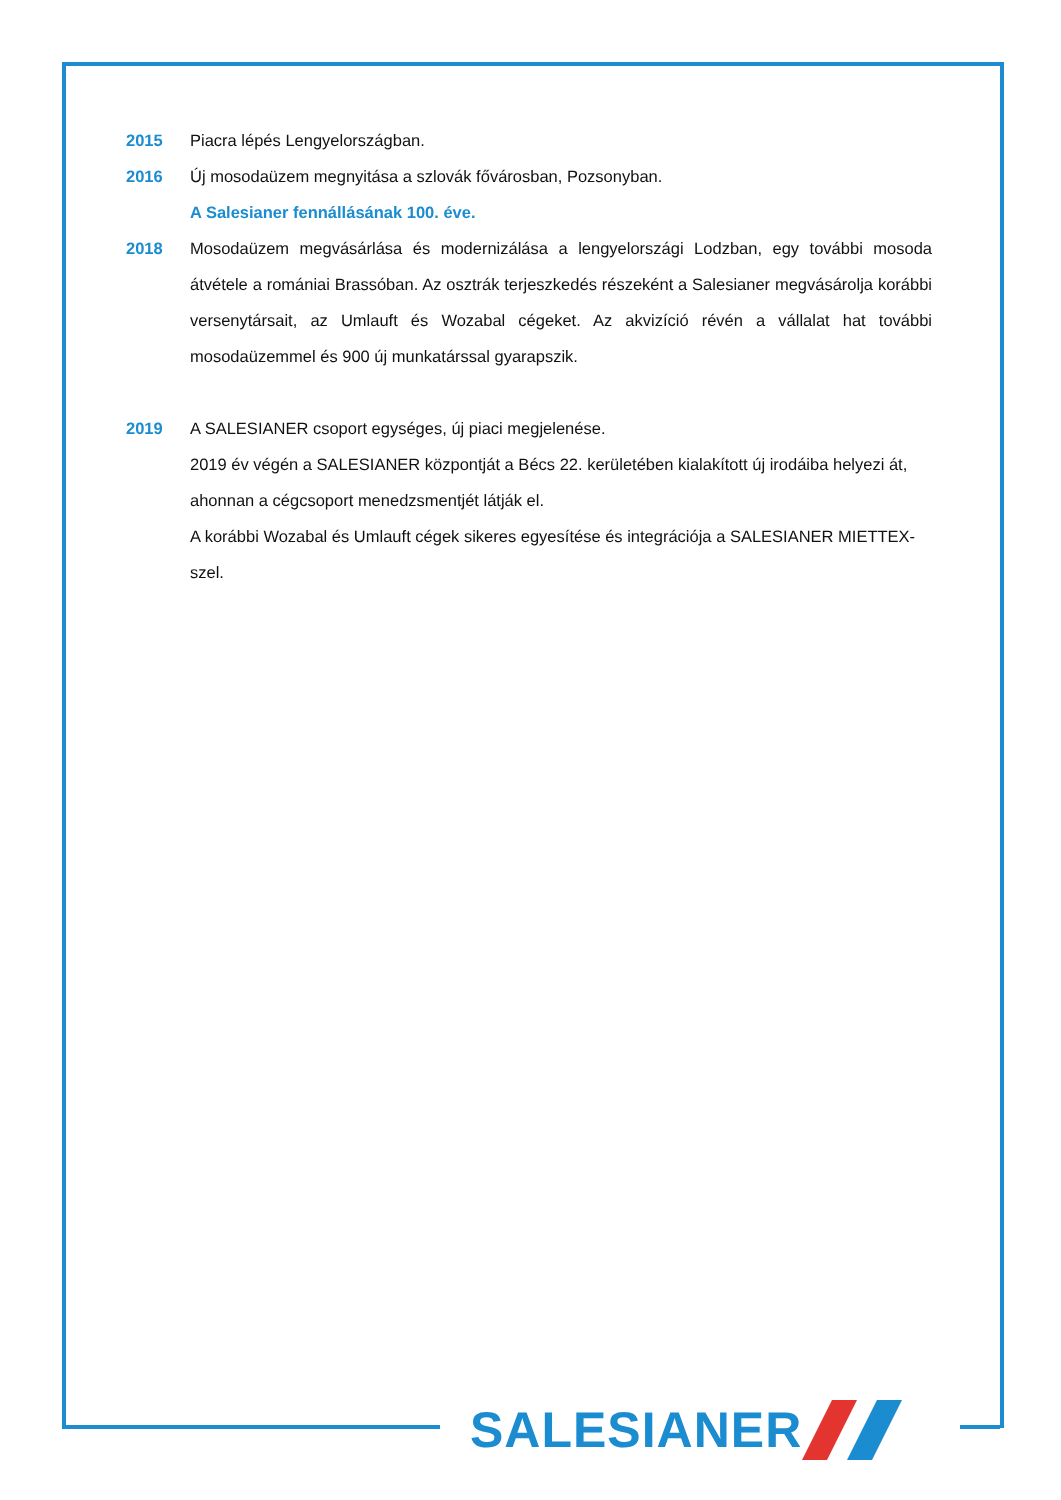2015 Piacra lépés Lengyelországban.
2016 Új mosodaüzem megnyitása a szlovák fővárosban, Pozsonyban.
A Salesianer fennállásának 100. éve.
2018 Mosodaüzem megvásárlása és modernizálása a lengyelországi Lodzban, egy további mosoda átvétele a romániai Brassóban. Az osztrák terjeszkedés részeként a Salesianer megvásárolja korábbi versenytársait, az Umlauft és Wozabal cégeket. Az akvizíció révén a vállalat hat további mosodaüzemmel és 900 új munkatárssal gyarapszik.
2019 A SALESIANER csoport egységes, új piaci megjelenése.
2019 év végén a SALESIANER központját a Bécs 22. kerületében kialakított új irodáiba helyezi át, ahonnan a cégcsoport menedzsmentjét látják el.
A korábbi Wozabal és Umlauft cégek sikeres egyesítése és integrációja a SALESIANER MIETTEX-szel.
SALESIANER